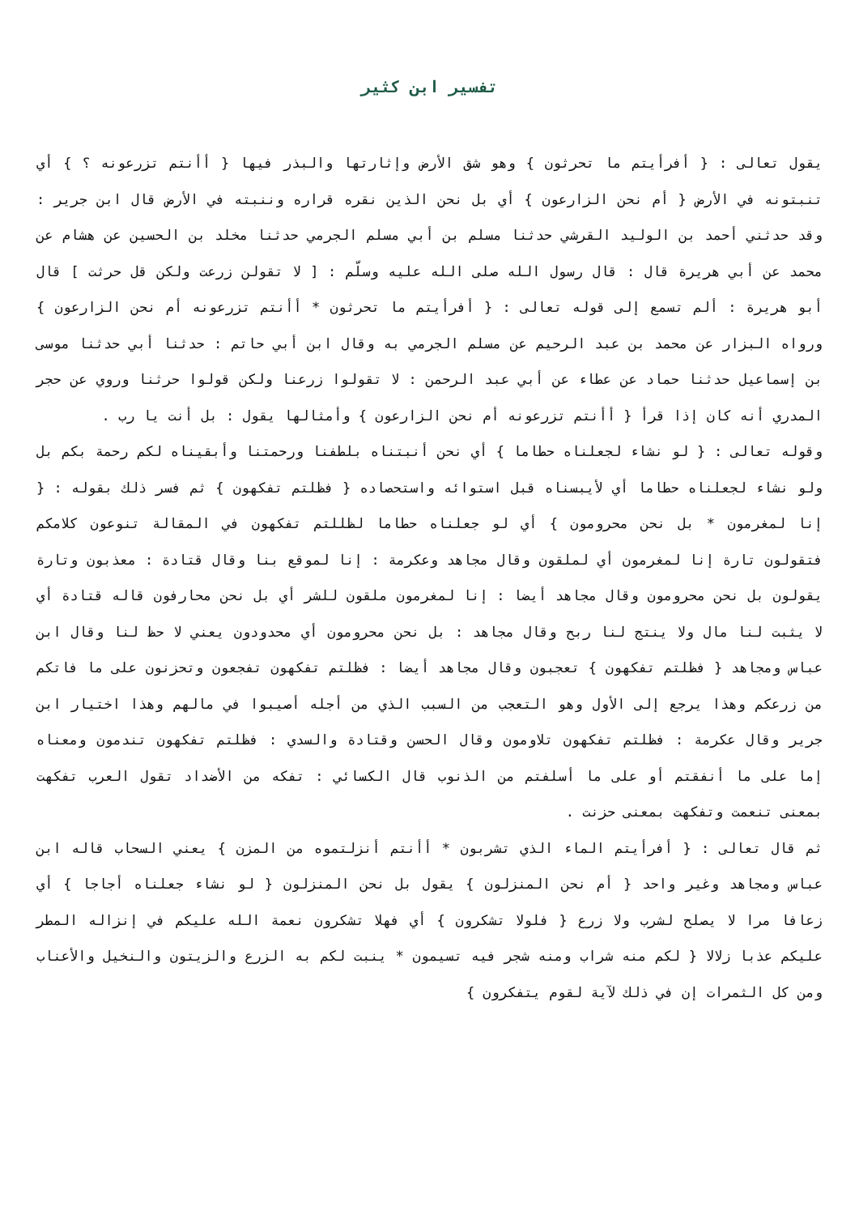تفسير ابن كثير
يقول تعالى : { أفرأيتم ما تحرثون } وهو شق الأرض وإثارتها والبذر فيها { أأنتم تزرعونه ؟ } أي تنبتونه في الأرض { أم نحن الزارعون } أي بل نحن الذين نقره قراره وننبته في الأرض قال ابن جرير : وقد حدثني أحمد بن الوليد القرشي حدثنا مسلم بن أبي مسلم الجرمي حدثنا مخلد بن الحسين عن هشام عن محمد عن أبي هريرة قال : قال رسول الله صلى الله عليه وسلّم : [ لا تقولن زرعت ولكن قل حرثت ] قال أبو هريرة : ألم تسمع إلى قوله تعالى : { أفرأيتم ما تحرثون * أأنتم تزرعونه أم نحن الزارعون } ورواه البزار عن محمد بن عبد الرحيم عن مسلم الجرمي به وقال ابن أبي حاتم : حدثنا أبي حدثنا موسى بن إسماعيل حدثنا حماد عن عطاء عن أبي عبد الرحمن : لا تقولوا زرعنا ولكن قولوا حرثنا وروي عن حجر المدري أنه كان إذا قرأ { أأنتم تزرعونه أم نحن الزارعون } وأمثالها يقول : بل أنت يا رب .
وقوله تعالى : { لو نشاء لجعلناه حطاما } أي نحن أنبتناه بلطفنا ورحمتنا وأبقيناه لكم رحمة بكم بل ولو نشاء لجعلناه حطاما أي لأيبسناه قبل استوائه واستحصاده { فظلتم تفكهون } ثم فسر ذلك بقوله : { إنا لمغرمون * بل نحن محرومون } أي لو جعلناه حطاما لظللتم تفكهون في المقالة تنوعون كلامكم فتقولون تارة إنا لمغرمون أي لملقون وقال مجاهد وعكرمة : إنا لموقع بنا وقال قتادة : معذبون وتارة يقولون بل نحن محرومون وقال مجاهد أيضا : إنا لمغرمون ملقون للشر أي بل نحن محارفون قاله قتادة أي لا يثبت لنا مال ولا ينتج لنا ربح وقال مجاهد : بل نحن محرومون أي محدودون يعني لا حظ لنا وقال ابن عباس ومجاهد { فظلتم تفكهون } تعجبون وقال مجاهد أيضا : فظلتم تفكهون تفجعون وتحزنون على ما فاتكم من زرعكم وهذا يرجع إلى الأول وهو التعجب من السبب الذي من أجله أصيبوا في مالهم وهذا اختيار ابن جرير وقال عكرمة : فظلتم تفكهون تلاومون وقال الحسن وقتادة والسدي : فظلتم تفكهون تندمون ومعناه إما على ما أنفقتم أو على ما أسلفتم من الذنوب قال الكسائي : تفكه من الأضداد تقول العرب تفكهت بمعنى تنعمت وتفكهت بمعنى حزنت .
ثم قال تعالى : { أفرأيتم الماء الذي تشربون * أأنتم أنزلتموه من المزن } يعني السحاب قاله ابن عباس ومجاهد وغير واحد { أم نحن المنزلون } يقول بل نحن المنزلون { لو نشاء جعلناه أجاجا } أي زعافا مرا لا يصلح لشرب ولا زرع { فلولا تشكرون } أي فهلا تشكرون نعمة الله عليكم في إنزاله المطر عليكم عذبا زلالا { لكم منه شراب ومنه شجر فيه تسيمون * ينبت لكم به الزرع والزيتون والنخيل والأعناب ومن كل الثمرات إن في ذلك لآية لقوم يتفكرون }